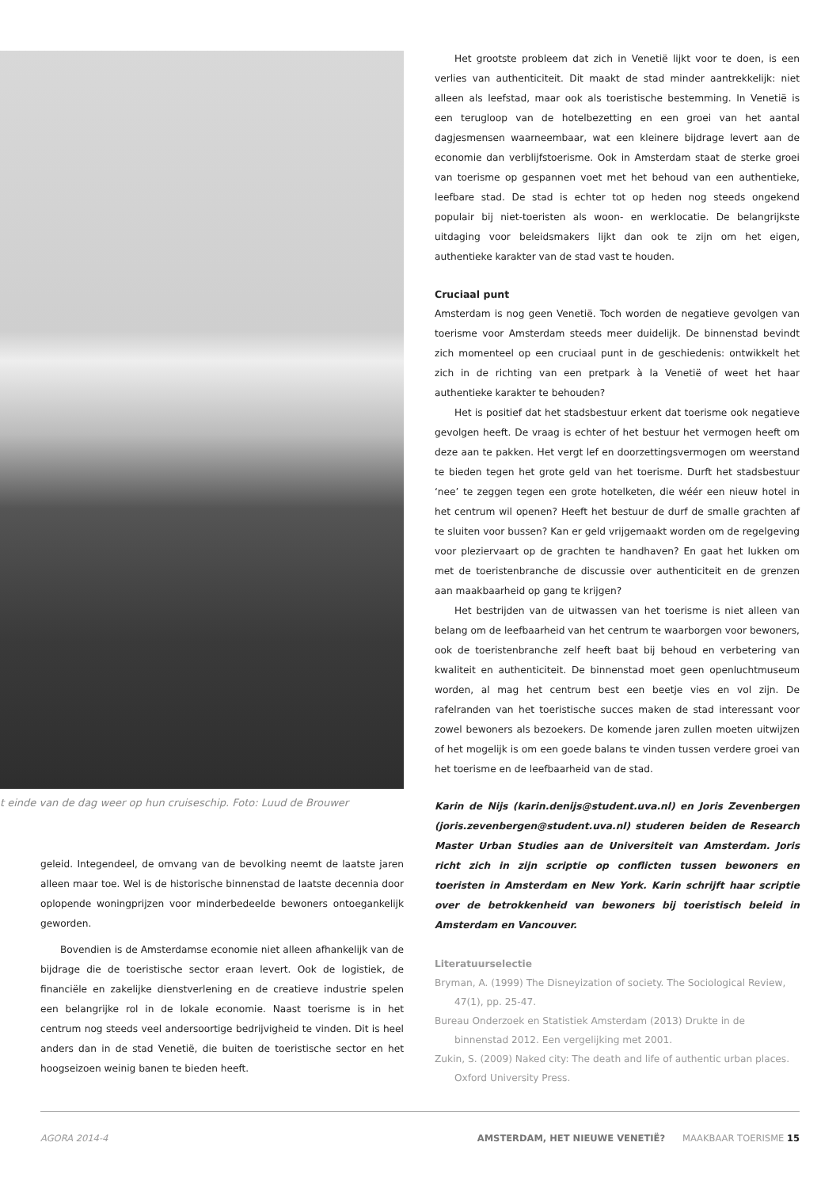t einde van de dag weer op hun cruiseschip. Foto: Luud de Brouwer
geleid. Integendeel, de omvang van de bevolking neemt de laatste jaren alleen maar toe. Wel is de historische binnenstad de laatste decennia door oplopende woningprijzen voor minderbedeelde bewoners ontoegankelijk geworden.
Bovendien is de Amsterdamse economie niet alleen afhankelijk van de bijdrage die de toeristische sector eraan levert. Ook de logistiek, de financiële en zakelijke dienstverlening en de creatieve industrie spelen een belangrijke rol in de lokale economie. Naast toerisme is in het centrum nog steeds veel andersoortige bedrijvigheid te vinden. Dit is heel anders dan in de stad Venetië, die buiten de toeristische sector en het hoogseizoen weinig banen te bieden heeft.
Het grootste probleem dat zich in Venetië lijkt voor te doen, is een verlies van authenticiteit. Dit maakt de stad minder aantrekkelijk: niet alleen als leefstad, maar ook als toeristische bestemming. In Venetië is een terugloop van de hotelbezetting en een groei van het aantal dagjesmensen waarneembaar, wat een kleinere bijdrage levert aan de economie dan verblijfstoerisme. Ook in Amsterdam staat de sterke groei van toerisme op gespannen voet met het behoud van een authentieke, leefbare stad. De stad is echter tot op heden nog steeds ongekend populair bij niet-toeristen als woon- en werklocatie. De belangrijkste uitdaging voor beleidsmakers lijkt dan ook te zijn om het eigen, authentieke karakter van de stad vast te houden.
Cruciaal punt
Amsterdam is nog geen Venetië. Toch worden de negatieve gevolgen van toerisme voor Amsterdam steeds meer duidelijk. De binnenstad bevindt zich momenteel op een cruciaal punt in de geschiedenis: ontwikkelt het zich in de richting van een pretpark à la Venetië of weet het haar authentieke karakter te behouden?
Het is positief dat het stadsbestuur erkent dat toerisme ook negatieve gevolgen heeft. De vraag is echter of het bestuur het vermogen heeft om deze aan te pakken. Het vergt lef en doorzettingsvermogen om weerstand te bieden tegen het grote geld van het toerisme. Durft het stadsbestuur ‘nee’ te zeggen tegen een grote hotelketen, die wéér een nieuw hotel in het centrum wil openen? Heeft het bestuur de durf de smalle grachten af te sluiten voor bussen? Kan er geld vrijgemaakt worden om de regelgeving voor pleziervaart op de grachten te handhaven? En gaat het lukken om met de toeristenbranche de discussie over authenticiteit en de grenzen aan maakbaarheid op gang te krijgen?
Het bestrijden van de uitwassen van het toerisme is niet alleen van belang om de leefbaarheid van het centrum te waarborgen voor bewoners, ook de toeristenbranche zelf heeft baat bij behoud en verbetering van kwaliteit en authenticiteit. De binnenstad moet geen openluchtmuseum worden, al mag het centrum best een beetje vies en vol zijn. De rafelranden van het toeristische succes maken de stad interessant voor zowel bewoners als bezoekers. De komende jaren zullen moeten uitwijzen of het mogelijk is om een goede balans te vinden tussen verdere groei van het toerisme en de leefbaarheid van de stad.
Karin de Nijs (karin.denijs@student.uva.nl) en Joris Zevenbergen (joris.zevenbergen@student.uva.nl) studeren beiden de Research Master Urban Studies aan de Universiteit van Amsterdam. Joris richt zich in zijn scriptie op conflicten tussen bewoners en toeristen in Amsterdam en New York. Karin schrijft haar scriptie over de betrokkenheid van bewoners bij toeristisch beleid in Amsterdam en Vancouver.
Literatuurselectie
Bryman, A. (1999) The Disneyization of society. The Sociological Review, 47(1), pp. 25-47.
Bureau Onderzoek en Statistiek Amsterdam (2013) Drukte in de binnenstad 2012. Een vergelijking met 2001.
Zukin, S. (2009) Naked city: The death and life of authentic urban places. Oxford University Press.
AGORA 2014-4 AMSTERDAM, HET NIEUWE VENETIË? MAAKBAAR TOERISME 15